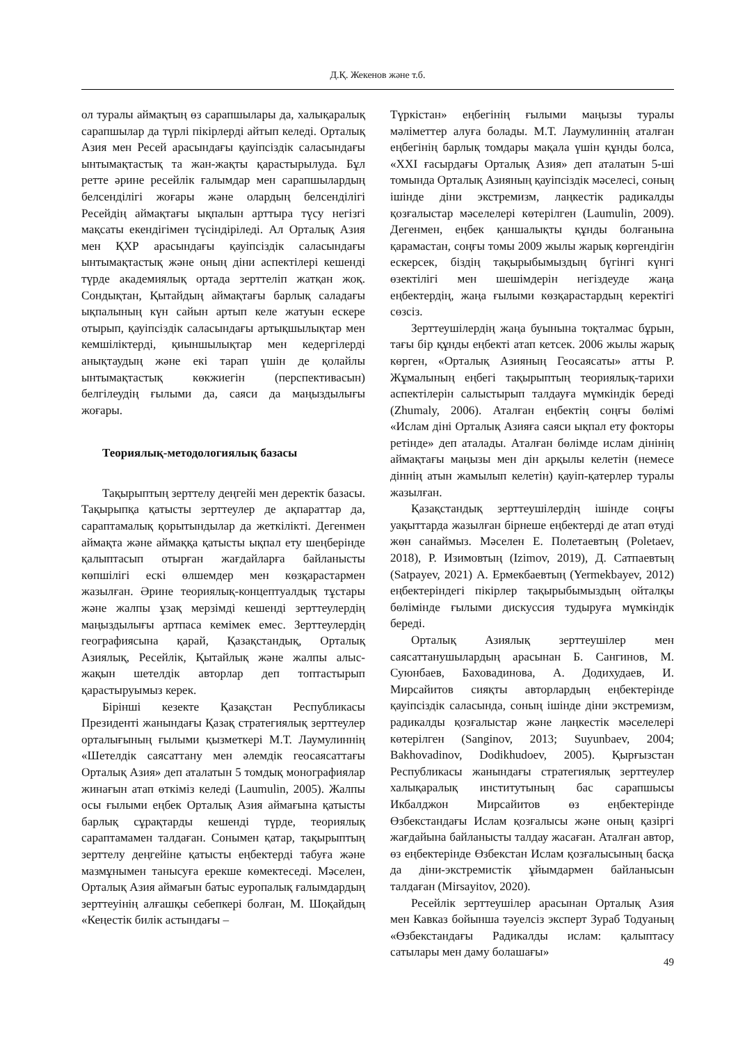Д.Қ. Жекенов және т.б.
ол туралы аймақтың өз сарапшылары да, халықаралық сарапшылар да түрлі пікірлерді айтып келеді. Орталық Азия мен Ресей арасындағы қауіпсіздік саласындағы ынтымақтастық та жан-жақты қарастырылуда. Бұл ретте әрине ресейлік ғалымдар мен сарапшылардың белсенділігі жоғары және олардың белсенділігі Ресейдің аймақтағы ықпалын арттыра түсу негізгі мақсаты екендігімен түсіндіріледі. Ал Орталық Азия мен ҚХР арасындағы қауіпсіздік саласындағы ынтымақтастық және оның діни аспектілері кешенді түрде академиялық ортада зерттеліп жатқан жоқ. Сондықтан, Қытайдың аймақтағы барлық саладағы ықпалының күн сайын артып келе жатуын ескере отырып, қауіпсіздік саласындағы артықшылықтар мен кемшіліктерді, қиыншылықтар мен кедергілерді анықтаудың және екі тарап үшін де қолайлы ынтымақтастық көкжиегін (перспективасын) белгілеудің ғылыми да, саяси да маңыздылығы жоғары.
Теориялық-методологиялық базасы
Тақырыптың зерттелу деңгейі мен деректік базасы. Тақырыпқа қатысты зерттеулер де ақпараттар да, сараптамалық қорытындылар да жеткілікті. Дегенмен аймақта және аймаққа қатысты ықпал ету шеңберінде қалыптасып отырған жағдайларға байланысты көпшілігі ескі өлшемдер мен көзқарастармен жазылған. Әрине теориялық-концептуалдық тұстары және жалпы ұзақ мерзімді кешенді зерттеулердің маңыздылығы артпаса кемімек емес. Зерттеулердің географиясына қарай, Қазақстандық, Орталық Азиялық, Ресейлік, Қытайлық және жалпы алыс-жақын шетелдік авторлар деп топтастырып қарастыруымыз керек.
Бірінші кезекте Қазақстан Республикасы Президенті жанындағы Қазақ стратегиялық зерттеулер орталығының ғылыми қызметкері М.Т. Лаумулиннің «Шетелдік саясаттану мен әлемдік геосаясаттағы Орталық Азия» деп аталатын 5 томдық монографиялар жинағын атап өткіміз келеді (Laumulin, 2005). Жалпы осы ғылыми еңбек Орталық Азия аймағына қатысты барлық сұрақтарды кешенді түрде, теориялық сараптамамен талдаған. Сонымен қатар, тақырыптың зерттелу деңгейіне қатысты еңбектерді табуға және мазмұнымен танысуға ерекше көмектеседі. Мәселен, Орталық Азия аймағын батыс еуропалық ғалымдардың зерттеуінің алғашқы себепкері болған, М. Шоқайдың «Кеңестік билік астындағы –
Түркістан» еңбегінің ғылыми маңызы туралы мәліметтер алуға болады. М.Т. Лаумулиннің аталған еңбегінің барлық томдары мақала үшін құнды болса, «XXI ғасырдағы Орталық Азия» деп аталатын 5-ші томында Орталық Азияның қауіпсіздік мәселесі, соның ішінде діни экстремизм, лаңкестік радикалды қозғалыстар мәселелері көтерілген (Laumulin, 2009). Дегенмен, еңбек қаншалықты құнды болғанына қарамастан, соңғы томы 2009 жылы жарық көргендігін ескерсек, біздің тақырыбымыздың бүгінгі күнгі өзектілігі мен шешімдерін негіздеуде жаңа еңбектердің, жаңа ғылыми көзқарастардың керектігі сөзсіз.
Зерттеушілердің жаңа буынына тоқталмас бұрын, тағы бір құнды еңбекті атап кетсек. 2006 жылы жарық көрген, «Орталық Азияның Геосаясаты» атты Р. Жұмалының еңбегі тақырыптың теориялық-тарихи аспектілерін салыстырып талдауға мүмкіндік береді (Zhumaly, 2006). Аталған еңбектің соңғы бөлімі «Ислам діні Орталық Азияға саяси ықпал ету фокторы ретінде» деп аталады. Аталған бөлімде ислам дінінің аймақтағы маңызы мен дін арқылы келетін (немесе діннің атын жамылып келетін) қауіп-қатерлер туралы жазылған.
Қазақстандық зерттеушілердің ішінде соңғы уақыттарда жазылған бірнеше еңбектерді де атап өтуді жөн санаймыз. Мәселен Е. Полетаевтың (Poletaev, 2018), Р. Изимовтың (Izimov, 2019), Д. Сатпаевтың (Satpayev, 2021) А. Ермекбаевтың (Yermekbayev, 2012) еңбектеріндегі пікірлер тақырыбымыздың ойталқы бөлімінде ғылыми дискуссия тудыруға мүмкіндік береді.
Орталық Азиялық зерттеушілер мен саясаттанушылардың арасынан Б. Сангинов, М. Суюнбаев, Баховадинова, А. Додихудаев, И. Мирсайитов сияқты авторлардың еңбектерінде қауіпсіздік саласында, соның ішінде діни экстремизм, радикалды қозғалыстар және лаңкестік мәселелері көтерілген (Sanginov, 2013; Suyunbaev, 2004; Bakhovadinov, Dodikhudoev, 2005). Қырғызстан Республикасы жанындағы стратегиялық зерттеулер халықаралық институтының бас сарапшысы Икбалджон Мирсайитов өз еңбектерінде Өзбекстандағы Ислам қозғалысы және оның қазіргі жағдайына байланысты талдау жасаған. Аталған автор, өз еңбектерінде Өзбекстан Ислам қозғалысының басқа да діни-экстремистік ұйымдармен байланысын талдаған (Mirsayitov, 2020).
Ресейлік зерттеушілер арасынан Орталық Азия мен Кавказ бойынша тәуелсіз эксперт Зураб Тодуаның «Өзбекстандағы Радикалды ислам: қалыптасу сатылары мен даму болашағы»
49